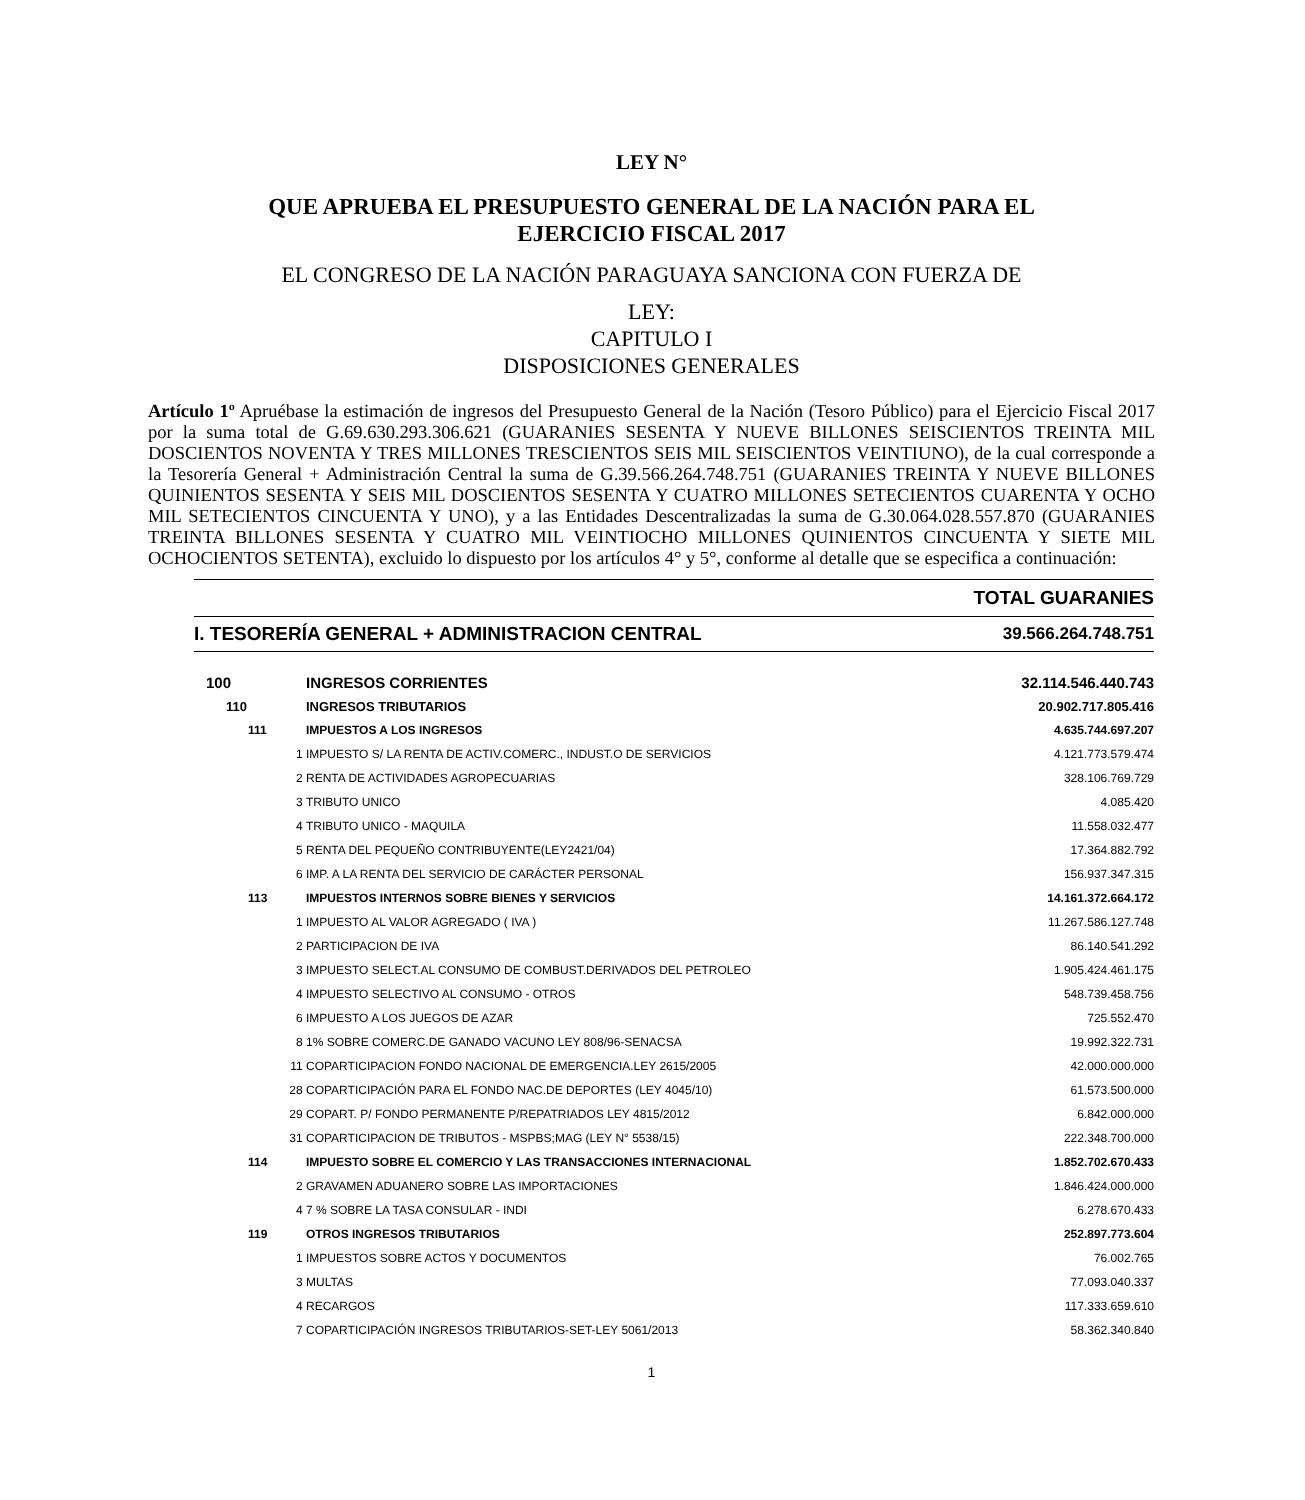LEY N°
QUE APRUEBA EL PRESUPUESTO GENERAL DE LA NACIÓN PARA EL
EJERCICIO FISCAL 2017
EL CONGRESO DE LA NACIÓN PARAGUAYA SANCIONA CON FUERZA DE
LEY:
CAPITULO I
DISPOSICIONES GENERALES
Artículo 1º Apruébase la estimación de ingresos del Presupuesto General de la Nación (Tesoro Público) para el Ejercicio Fiscal 2017 por la suma total de G.69.630.293.306.621 (GUARANIES SESENTA Y NUEVE BILLONES SEISCIENTOS TREINTA MIL DOSCIENTOS NOVENTA Y TRES MILLONES TRESCIENTOS SEIS MIL SEISCIENTOS VEINTIUNO), de la cual corresponde a la Tesorería General + Administración Central la suma de G.39.566.264.748.751 (GUARANIES TREINTA Y NUEVE BILLONES QUINIENTOS SESENTA Y SEIS MIL DOSCIENTOS SESENTA Y CUATRO MILLONES SETECIENTOS CUARENTA Y OCHO MIL SETECIENTOS CINCUENTA Y UNO), y a las Entidades Descentralizadas la suma de G.30.064.028.557.870 (GUARANIES TREINTA BILLONES SESENTA Y CUATRO MIL VEINTIOCHO MILLONES QUINIENTOS CINCUENTA Y SIETE MIL OCHOCIENTOS SETENTA), excluido lo dispuesto por los artículos 4° y 5°, conforme al detalle que se especifica a continuación:
| TOTAL GUARANIES | | |
| I. TESORERÍA GENERAL + ADMINISTRACION CENTRAL | | 39.566.264.748.751 |
| 100 | INGRESOS CORRIENTES | 32.114.546.440.743 |
| 110 | INGRESOS TRIBUTARIOS | 20.902.717.805.416 |
| 111 | IMPUESTOS A LOS INGRESOS | 4.635.744.697.207 |
| 1 | IMPUESTO S/ LA RENTA DE ACTIV.COMERC., INDUST.O DE SERVICIOS | 4.121.773.579.474 |
| 2 | RENTA DE ACTIVIDADES AGROPECUARIAS | 328.106.769.729 |
| 3 | TRIBUTO UNICO | 4.085.420 |
| 4 | TRIBUTO UNICO - MAQUILA | 11.558.032.477 |
| 5 | RENTA DEL PEQUEÑO CONTRIBUYENTE(LEY2421/04) | 17.364.882.792 |
| 6 | IMP. A LA RENTA DEL SERVICIO DE CARÁCTER PERSONAL | 156.937.347.315 |
| 113 | IMPUESTOS INTERNOS SOBRE BIENES Y SERVICIOS | 14.161.372.664.172 |
| 1 | IMPUESTO AL VALOR AGREGADO ( IVA ) | 11.267.586.127.748 |
| 2 | PARTICIPACION DE IVA | 86.140.541.292 |
| 3 | IMPUESTO SELECT.AL CONSUMO DE COMBUST.DERIVADOS DEL PETROLEO | 1.905.424.461.175 |
| 4 | IMPUESTO SELECTIVO AL CONSUMO - OTROS | 548.739.458.756 |
| 6 | IMPUESTO A LOS JUEGOS DE AZAR | 725.552.470 |
| 8 | 1% SOBRE COMERC.DE GANADO VACUNO LEY 808/96-SENACSA | 19.992.322.731 |
| 11 | COPARTICIPACION FONDO NACIONAL DE EMERGENCIA.LEY 2615/2005 | 42.000.000.000 |
| 28 | COPARTICIPACIÓN PARA EL FONDO NAC.DE DEPORTES (LEY 4045/10) | 61.573.500.000 |
| 29 | COPART. P/ FONDO PERMANENTE P/REPATRIADOS LEY 4815/2012 | 6.842.000.000 |
| 31 | COPARTICIPACION DE TRIBUTOS - MSPBS;MAG (LEY N° 5538/15) | 222.348.700.000 |
| 114 | IMPUESTO SOBRE EL COMERCIO Y LAS TRANSACCIONES INTERNACIONAL | 1.852.702.670.433 |
| 2 | GRAVAMEN ADUANERO SOBRE LAS IMPORTACIONES | 1.846.424.000.000 |
| 4 | 7 % SOBRE LA TASA CONSULAR - INDI | 6.278.670.433 |
| 119 | OTROS INGRESOS TRIBUTARIOS | 252.897.773.604 |
| 1 | IMPUESTOS SOBRE ACTOS Y DOCUMENTOS | 76.002.765 |
| 3 | MULTAS | 77.093.040.337 |
| 4 | RECARGOS | 117.333.659.610 |
| 7 | COPARTICIPACIÓN INGRESOS TRIBUTARIOS-SET-LEY 5061/2013 | 58.362.340.840 |
1